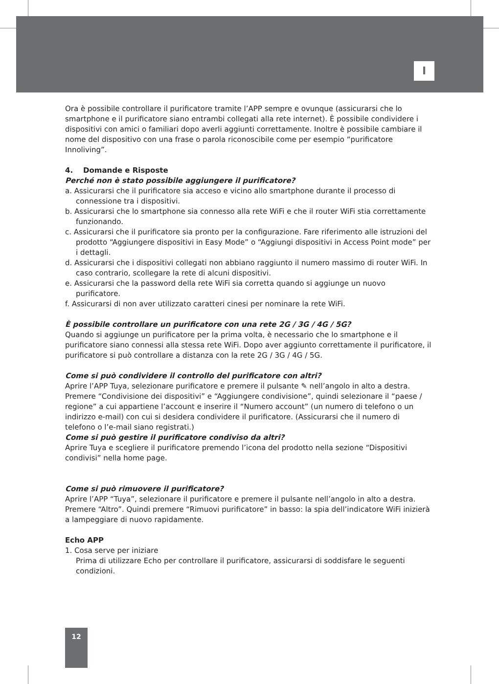I
Ora è possibile controllare il purificatore tramite l’APP sempre e ovunque (assicurarsi che lo smartphone e il purificatore siano entrambi collegati alla rete internet). È possibile condividere i dispositivi con amici o familiari dopo averli aggiunti correttamente. Inoltre è possibile cambiare il nome del dispositivo con una frase o parola riconoscibile come per esempio “purificatore Innoliving”.
4. Domande e Risposte
Perché non è stato possibile aggiungere il purificatore?
a. Assicurarsi che il purificatore sia acceso e vicino allo smartphone durante il processo di connessione tra i dispositivi.
b. Assicurarsi che lo smartphone sia connesso alla rete WiFi e che il router WiFi stia correttamente funzionando.
c. Assicurarsi che il purificatore sia pronto per la configurazione. Fare riferimento alle istruzioni del prodotto “Aggiungere dispositivi in Easy Mode” o “Aggiungi dispositivi in Access Point mode” per i dettagli.
d. Assicurarsi che i dispositivi collegati non abbiano raggiunto il numero massimo di router WiFi. In caso contrario, scollegare la rete di alcuni dispositivi.
e. Assicurarsi che la password della rete WiFi sia corretta quando si aggiunge un nuovo purificatore.
f. Assicurarsi di non aver utilizzato caratteri cinesi per nominare la rete WiFi.
È possibile controllare un purificatore con una rete 2G / 3G / 4G / 5G?
Quando si aggiunge un purificatore per la prima volta, è necessario che lo smartphone e il purificatore siano connessi alla stessa rete WiFi. Dopo aver aggiunto correttamente il purificatore, il purificatore si può controllare a distanza con la rete 2G / 3G / 4G / 5G.
Come si può condividere il controllo del purificatore con altri?
Aprire l’APP Tuya, selezionare purificatore e premere il pulsante ✎ nell’angolo in alto a destra. Premere “Condivisione dei dispositivi” e “Aggiungere condivisione”, quindi selezionare il “paese / regione” a cui appartiene l’account e inserire il “Numero account” (un numero di telefono o un indirizzo e-mail) con cui si desidera condividere il purificatore. (Assicurarsi che il numero di telefono o l’e-mail siano registrati.)
Come si può gestire il purificatore condiviso da altri?
Aprire Tuya e scegliere il purificatore premendo l’icona del prodotto nella sezione “Dispositivi condivisi” nella home page.
Come si può rimuovere il purificatore?
Aprire l’APP “Tuya”, selezionare il purificatore e premere il pulsante nell’angolo in alto a destra. Premere “Altro”. Quindi premere “Rimuovi purificatore” in basso: la spia dell’indicatore WiFi inizierà a lampeggiare di nuovo rapidamente.
Echo APP
1. Cosa serve per iniziare
Prima di utilizzare Echo per controllare il purificatore, assicurarsi di soddisfare le seguenti condizioni.
12